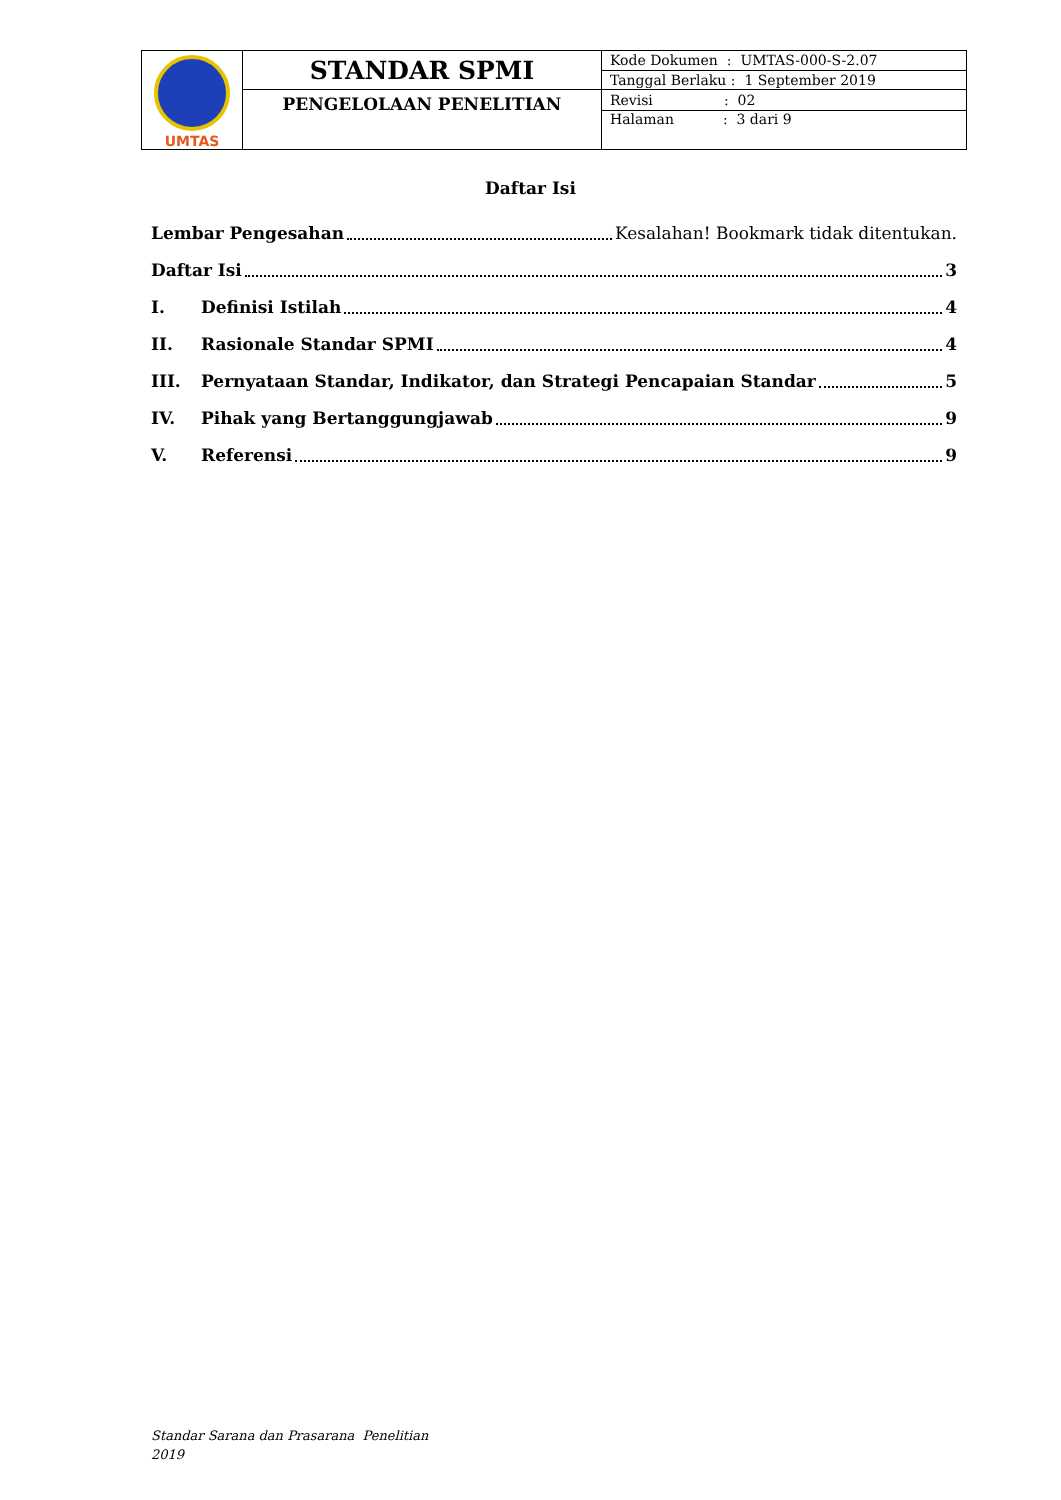| UMTAS | STANDAR SPMI | Kode Dokumen : UMTAS-000-S-2.07 |
| | | Tanggal Berlaku : 1 September 2019 |
| | PENGELOLAAN PENELITIAN | Revisi : 02 |
| | | Halaman : 3 dari 9 |
Daftar Isi
Lembar Pengesahan Kesalahan! Bookmark tidak ditentukan.
Daftar Isi 3
I. Definisi Istilah 4
II. Rasionale Standar SPMI 4
III. Pernyataan Standar, Indikator, dan Strategi Pencapaian Standar 5
IV. Pihak yang Bertanggungjawab 9
V. Referensi 9
Standar Sarana dan Prasarana Penelitian
2019